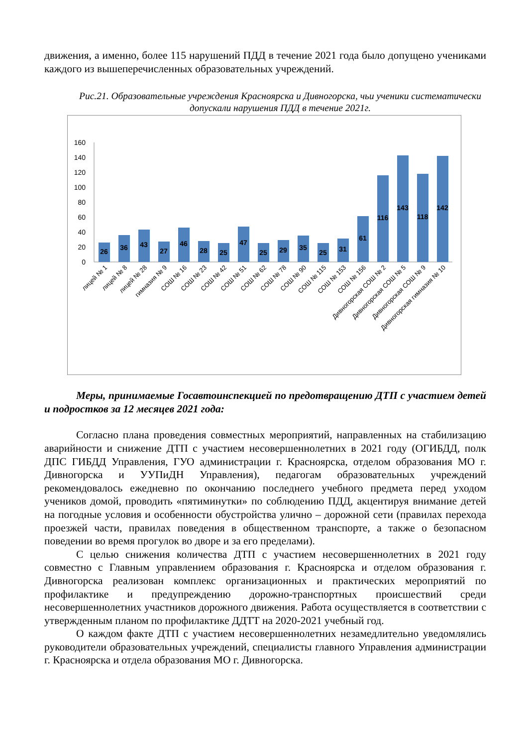движения, а именно, более 115 нарушений ПДД в течение 2021 года было допущено учениками каждого из вышеперечисленных образовательных учреждений.
Рис.21. Образовательные учреждения Красноярска и Дивногорска, чьи ученики систематически допускали нарушения ПДД в течение 2021г.
160
140
120
100
80
60
40
20
0
26
36
43
27
46
28
25
47
25
29
35
25
31
61
116
143
118
142
лицей № 1
лицей № 8
лицей № 28
гимназия № 9
СОШ № 16
СОШ № 23
СОШ № 42
СОШ № 51
СОШ № 62
СОШ № 78
СОШ № 90
СОШ № 115
СОШ № 153
СОШ № 156
Дивногорская СОШ № 2
Дивногорская СОШ № 5
Дивногорская СОШ № 9
Дивногорская гимназия № 10
Меры, принимаемые Госавтоинспекцией по предотвращению ДТП с участием детей и подростков за 12 месяцев 2021 года:
Согласно плана проведения совместных мероприятий, направленных на стабилизацию аварийности и снижение ДТП с участием несовершеннолетних в 2021 году (ОГИБДД, полк ДПС ГИБДД Управления, ГУО администрации г. Красноярска, отделом образования МО г. Дивногорска и УУПиДН Управления), педагогам образовательных учреждений рекомендовалось ежедневно по окончанию последнего учебного предмета перед уходом учеников домой, проводить «пятиминутки» по соблюдению ПДД, акцентируя внимание детей на погодные условия и особенности обустройства улично – дорожной сети (правилах перехода проезжей части, правилах поведения в общественном транспорте, а также о безопасном поведении во время прогулок во дворе и за его пределами).
С целью снижения количества ДТП с участием несовершеннолетних в 2021 году совместно с Главным управлением образования г. Красноярска и отделом образования г. Дивногорска реализован комплекс организационных и практических мероприятий по профилактике и предупреждению дорожно-транспортных происшествий среди несовершеннолетних участников дорожного движения. Работа осуществляется в соответствии с утвержденным планом по профилактике ДДТТ на 2020-2021 учебный год.
О каждом факте ДТП с участием несовершеннолетних незамедлительно уведомлялись руководители образовательных учреждений, специалисты главного Управления администрации г. Красноярска и отдела образования МО г. Дивногорска.